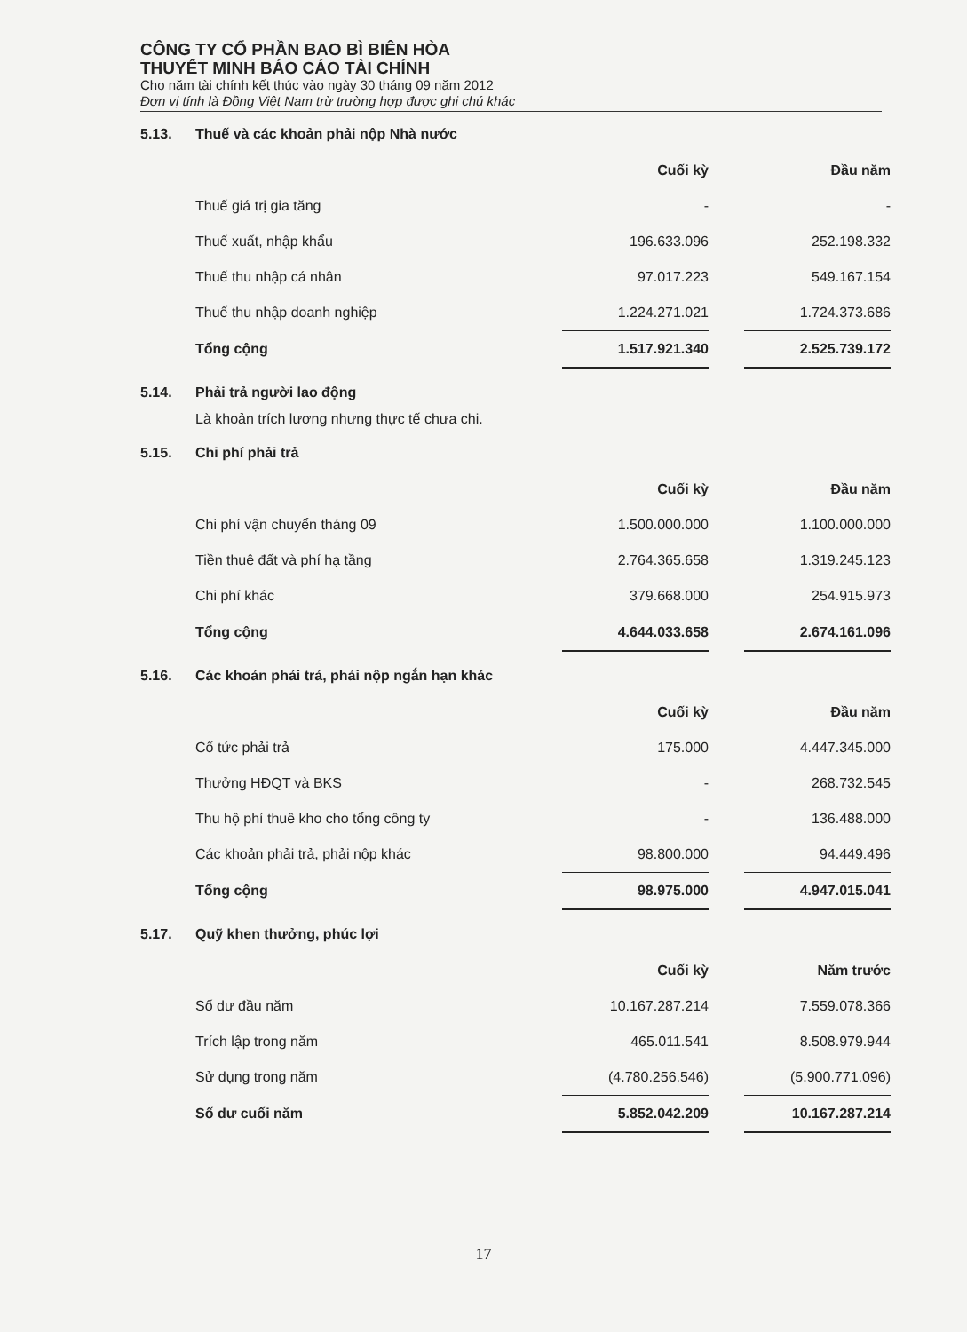CÔNG TY CỔ PHẦN BAO BÌ BIÊN HÒA
THUYẾT MINH BÁO CÁO TÀI CHÍNH
Cho năm tài chính kết thúc vào ngày 30 tháng 09 năm 2012
Đơn vị tính là Đồng Việt Nam trừ trường hợp được ghi chú khác
5.13. Thuế và các khoản phải nộp Nhà nước
| | Cuối kỳ | | Đầu năm |
| Thuế giá trị gia tăng | - | | - |
| Thuế xuất, nhập khẩu | 196.633.096 | | 252.198.332 |
| Thuế thu nhập cá nhân | 97.017.223 | | 549.167.154 |
| Thuế thu nhập doanh nghiệp | 1.224.271.021 | | 1.724.373.686 |
| Tổng cộng | 1.517.921.340 | | 2.525.739.172 |
5.14. Phải trả người lao động
Là khoản trích lương nhưng thực tế chưa chi.
5.15. Chi phí phải trả
| | Cuối kỳ | | Đầu năm |
| Chi phí vận chuyển tháng 09 | 1.500.000.000 | | 1.100.000.000 |
| Tiền thuê đất và phí hạ tầng | 2.764.365.658 | | 1.319.245.123 |
| Chi phí khác | 379.668.000 | | 254.915.973 |
| Tổng cộng | 4.644.033.658 | | 2.674.161.096 |
5.16. Các khoản phải trả, phải nộp ngắn hạn khác
| | Cuối kỳ | | Đầu năm |
| Cổ tức phải trả | 175.000 | | 4.447.345.000 |
| Thưởng HĐQT và BKS | - | | 268.732.545 |
| Thu hộ phí thuê kho cho tổng công ty | - | | 136.488.000 |
| Các khoản phải trả, phải nộp khác | 98.800.000 | | 94.449.496 |
| Tổng cộng | 98.975.000 | | 4.947.015.041 |
5.17. Quỹ khen thưởng, phúc lợi
| | Cuối kỳ | | Năm trước |
| Số dư đầu năm | 10.167.287.214 | | 7.559.078.366 |
| Trích lập trong năm | 465.011.541 | | 8.508.979.944 |
| Sử dụng trong năm | (4.780.256.546) | | (5.900.771.096) |
| Số dư cuối năm | 5.852.042.209 | | 10.167.287.214 |
17